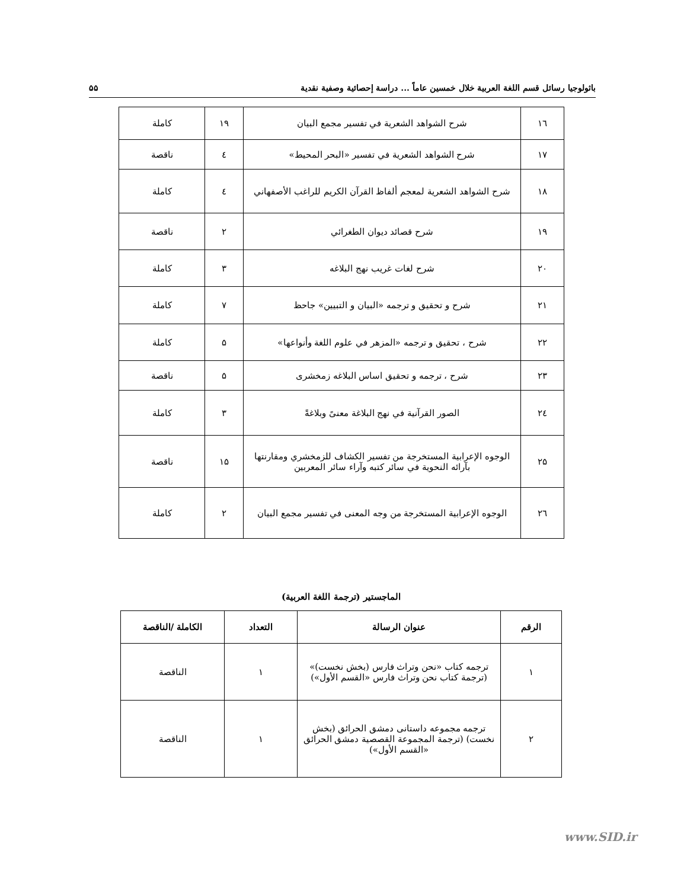باثولوجيا رسائل قسم اللغة العربية خلال خمسين عاماً ... دراسة إحصائية وصفية نقدية ۵۵
| ۱٦ | شرح الشواهد الشعرية في تفسير مجمع البيان | ۱۹ | كاملة |
| ۱۷ | شرح الشواهد الشعرية في تفسير «البحر المحيط» | ٤ | ناقصة |
| ۱۸ | شرح الشواهد الشعرية لمعجم ألفاظ القرآن الكريم للراغب الأصفهاني | ٤ | كاملة |
| ۱۹ | شرح قصائد ديوان الطغرائي | ۲ | ناقصة |
| ۲۰ | شرح لغات غريب نهج البلاغه | ۳ | كاملة |
| ۲۱ | شرح و تحقيق و ترجمه «البيان و التبيين» جاحظ | ۷ | كاملة |
| ۲۲ | شرح ، تحقيق و ترجمه «المزهر في علوم اللغة وأنواعها» | ۵ | كاملة |
| ۲۳ | شرح ، ترجمه و تحقيق اساس البلاغه زمخشرى | ۵ | ناقصة |
| ۲٤ | الصور القرآنية في نهج البلاغة معنىً وبلاغةً | ۳ | كاملة |
| ۲۵ | الوجوه الإعرابية المستخرجة من تفسير الكشاف للزمخشري ومقارنتها بآرائه النحوية في سائر كتبه وآراء سائر المعربين | ۱۵ | ناقصة |
| ۲٦ | الوجوه الإعرابية المستخرجة من وجه المعنى في تفسير مجمع البيان | ۲ | كاملة |
الماجستير (ترجمة اللغة العربية)
| الرقم | عنوان الرسالة | التعداد | الكاملة /الناقصة |
| --- | --- | --- | --- |
| ۱ | ترجمه كتاب «نحن وتراث فارس (بخش نخست)» (ترجمة كتاب نحن وتراث فارس «القسم الأول») | ۱ | الناقصة |
| ۲ | ترجمه مجموعه داستانى دمشق الحرائق (بخش نخست) (ترجمة المجموعة القصصية دمشق الحرائق «القسم الأول») | ۱ | الناقصة |
www.SID.ir